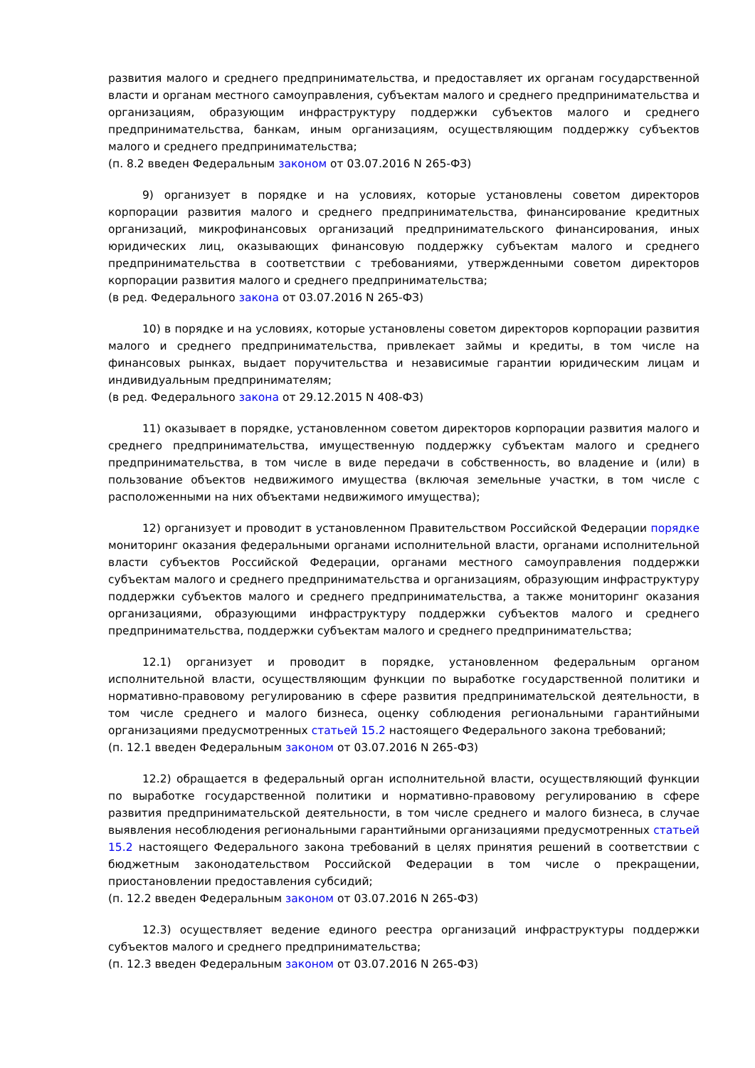развития малого и среднего предпринимательства, и предоставляет их органам государственной власти и органам местного самоуправления, субъектам малого и среднего предпринимательства и организациям, образующим инфраструктуру поддержки субъектов малого и среднего предпринимательства, банкам, иным организациям, осуществляющим поддержку субъектов малого и среднего предпринимательства;
(п. 8.2 введен Федеральным законом от 03.07.2016 N 265-ФЗ)
9) организует в порядке и на условиях, которые установлены советом директоров корпорации развития малого и среднего предпринимательства, финансирование кредитных организаций, микрофинансовых организаций предпринимательского финансирования, иных юридических лиц, оказывающих финансовую поддержку субъектам малого и среднего предпринимательства в соответствии с требованиями, утвержденными советом директоров корпорации развития малого и среднего предпринимательства;
(в ред. Федерального закона от 03.07.2016 N 265-ФЗ)
10) в порядке и на условиях, которые установлены советом директоров корпорации развития малого и среднего предпринимательства, привлекает займы и кредиты, в том числе на финансовых рынках, выдает поручительства и независимые гарантии юридическим лицам и индивидуальным предпринимателям;
(в ред. Федерального закона от 29.12.2015 N 408-ФЗ)
11) оказывает в порядке, установленном советом директоров корпорации развития малого и среднего предпринимательства, имущественную поддержку субъектам малого и среднего предпринимательства, в том числе в виде передачи в собственность, во владение и (или) в пользование объектов недвижимого имущества (включая земельные участки, в том числе с расположенными на них объектами недвижимого имущества);
12) организует и проводит в установленном Правительством Российской Федерации порядке мониторинг оказания федеральными органами исполнительной власти, органами исполнительной власти субъектов Российской Федерации, органами местного самоуправления поддержки субъектам малого и среднего предпринимательства и организациям, образующим инфраструктуру поддержки субъектов малого и среднего предпринимательства, а также мониторинг оказания организациями, образующими инфраструктуру поддержки субъектов малого и среднего предпринимательства, поддержки субъектам малого и среднего предпринимательства;
12.1) организует и проводит в порядке, установленном федеральным органом исполнительной власти, осуществляющим функции по выработке государственной политики и нормативно-правовому регулированию в сфере развития предпринимательской деятельности, в том числе среднего и малого бизнеса, оценку соблюдения региональными гарантийными организациями предусмотренных статьей 15.2 настоящего Федерального закона требований;
(п. 12.1 введен Федеральным законом от 03.07.2016 N 265-ФЗ)
12.2) обращается в федеральный орган исполнительной власти, осуществляющий функции по выработке государственной политики и нормативно-правовому регулированию в сфере развития предпринимательской деятельности, в том числе среднего и малого бизнеса, в случае выявления несоблюдения региональными гарантийными организациями предусмотренных статьей 15.2 настоящего Федерального закона требований в целях принятия решений в соответствии с бюджетным законодательством Российской Федерации в том числе о прекращении, приостановлении предоставления субсидий;
(п. 12.2 введен Федеральным законом от 03.07.2016 N 265-ФЗ)
12.3) осуществляет ведение единого реестра организаций инфраструктуры поддержки субъектов малого и среднего предпринимательства;
(п. 12.3 введен Федеральным законом от 03.07.2016 N 265-ФЗ)